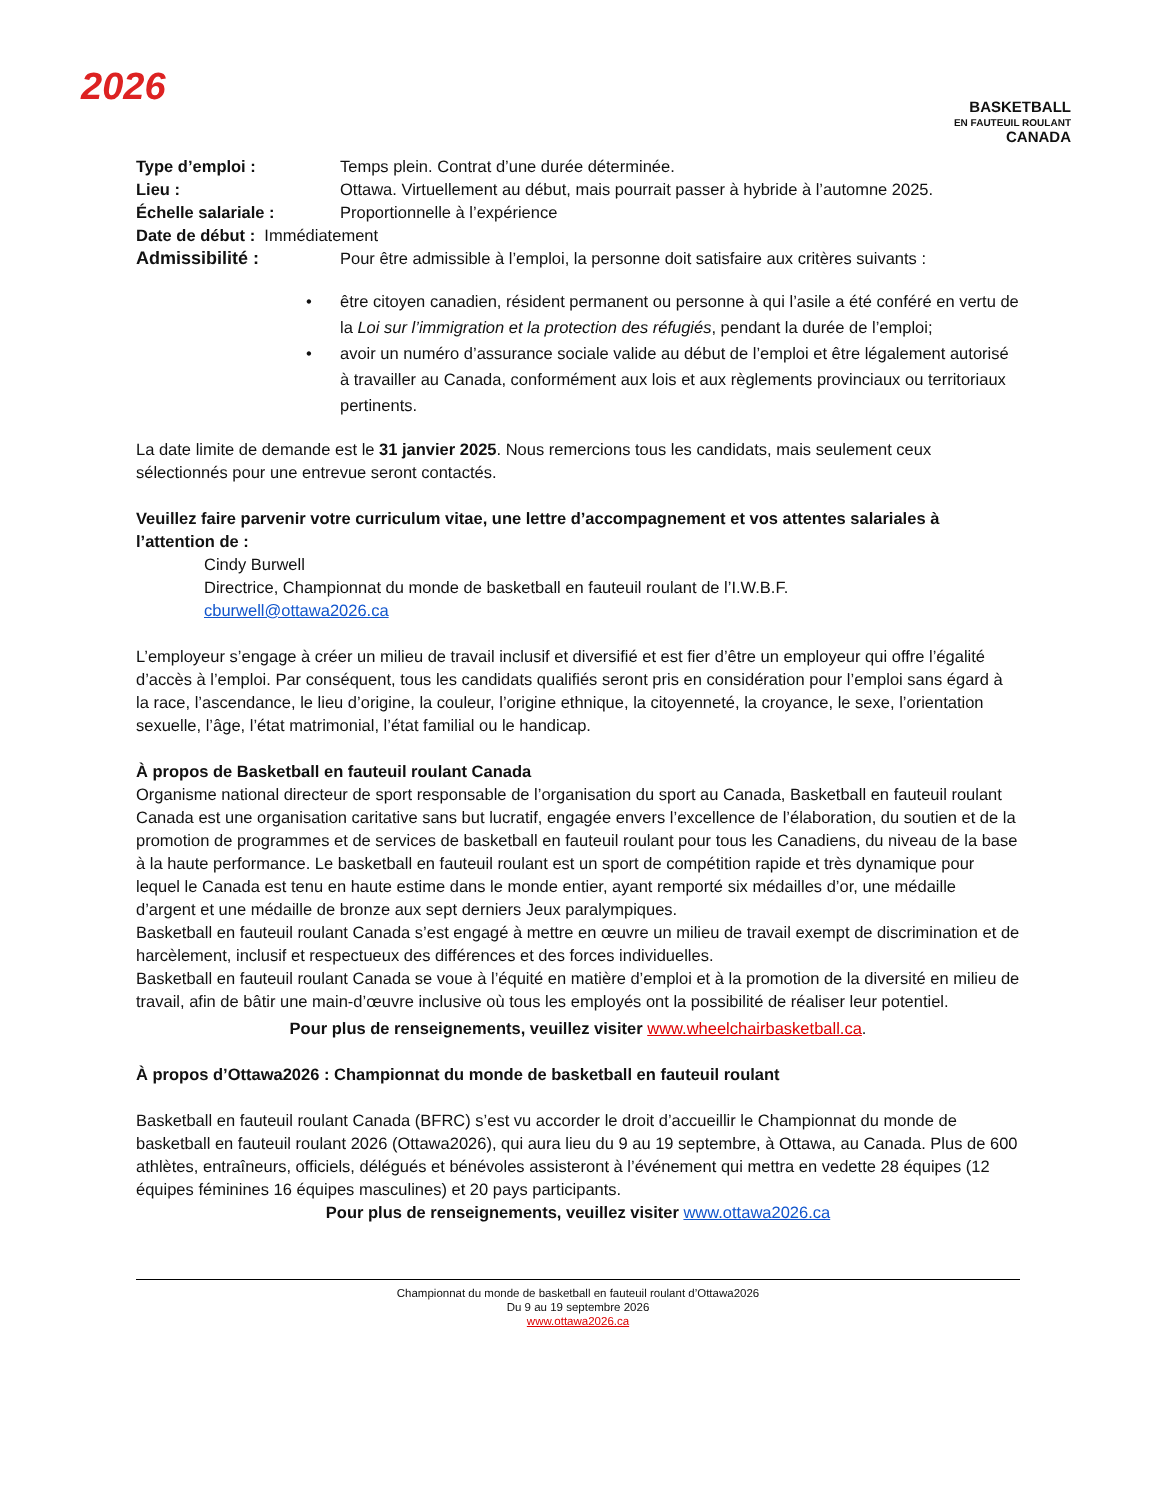2026
BASKETBALL
EN FAUTEUIL ROULANT
CANADA
Type d’emploi : Temps plein. Contrat d’une durée déterminée.
Lieu : Ottawa. Virtuellement au début, mais pourrait passer à hybride à l’automne 2025.
Échelle salariale : Proportionnelle à l’expérience
Date de début : Immédiatement
Admissibilité : Pour être admissible à l’emploi, la personne doit satisfaire aux critères suivants :
• être citoyen canadien, résident permanent ou personne à qui l’asile a été conféré en vertu de la Loi sur l’immigration et la protection des réfugiés, pendant la durée de l’emploi;
• avoir un numéro d’assurance sociale valide au début de l’emploi et être légalement autorisé à travailler au Canada, conformément aux lois et aux règlements provinciaux ou territoriaux pertinents.
La date limite de demande est le 31 janvier 2025. Nous remercions tous les candidats, mais seulement ceux sélectionnés pour une entrevue seront contactés.
Veuillez faire parvenir votre curriculum vitae, une lettre d’accompagnement et vos attentes salariales à l’attention de :
Cindy Burwell
Directrice, Championnat du monde de basketball en fauteuil roulant de l’I.W.B.F.
cburwell@ottawa2026.ca
L’employeur s’engage à créer un milieu de travail inclusif et diversifié et est fier d’être un employeur qui offre l’égalité d’accès à l’emploi. Par conséquent, tous les candidats qualifiés seront pris en considération pour l’emploi sans égard à la race, l’ascendance, le lieu d’origine, la couleur, l’origine ethnique, la citoyenneté, la croyance, le sexe, l’orientation sexuelle, l’âge, l’état matrimonial, l’état familial ou le handicap.
À propos de Basketball en fauteuil roulant Canada
Organisme national directeur de sport responsable de l’organisation du sport au Canada, Basketball en fauteuil roulant Canada est une organisation caritative sans but lucratif, engagée envers l’excellence de l’élaboration, du soutien et de la promotion de programmes et de services de basketball en fauteuil roulant pour tous les Canadiens, du niveau de la base à la haute performance. Le basketball en fauteuil roulant est un sport de compétition rapide et très dynamique pour lequel le Canada est tenu en haute estime dans le monde entier, ayant remporté six médailles d’or, une médaille d’argent et une médaille de bronze aux sept derniers Jeux paralympiques.
Basketball en fauteuil roulant Canada s’est engagé à mettre en œuvre un milieu de travail exempt de discrimination et de harcèlement, inclusif et respectueux des différences et des forces individuelles.
Basketball en fauteuil roulant Canada se voue à l’équité en matière d’emploi et à la promotion de la diversité en milieu de travail, afin de bâtir une main-d’œuvre inclusive où tous les employés ont la possibilité de réaliser leur potentiel.
Pour plus de renseignements, veuillez visiter www.wheelchairbasketball.ca.
À propos d’Ottawa2026 : Championnat du monde de basketball en fauteuil roulant
Basketball en fauteuil roulant Canada (BFRC) s’est vu accorder le droit d’accueillir le Championnat du monde de basketball en fauteuil roulant 2026 (Ottawa2026), qui aura lieu du 9 au 19 septembre, à Ottawa, au Canada. Plus de 600 athlètes, entraîneurs, officiels, délégués et bénévoles assisteront à l’événement qui mettra en vedette 28 équipes (12 équipes féminines 16 équipes masculines) et 20 pays participants.
Pour plus de renseignements, veuillez visiter www.ottawa2026.ca
Championnat du monde de basketball en fauteuil roulant d’Ottawa2026
Du 9 au 19 septembre 2026
www.ottawa2026.ca